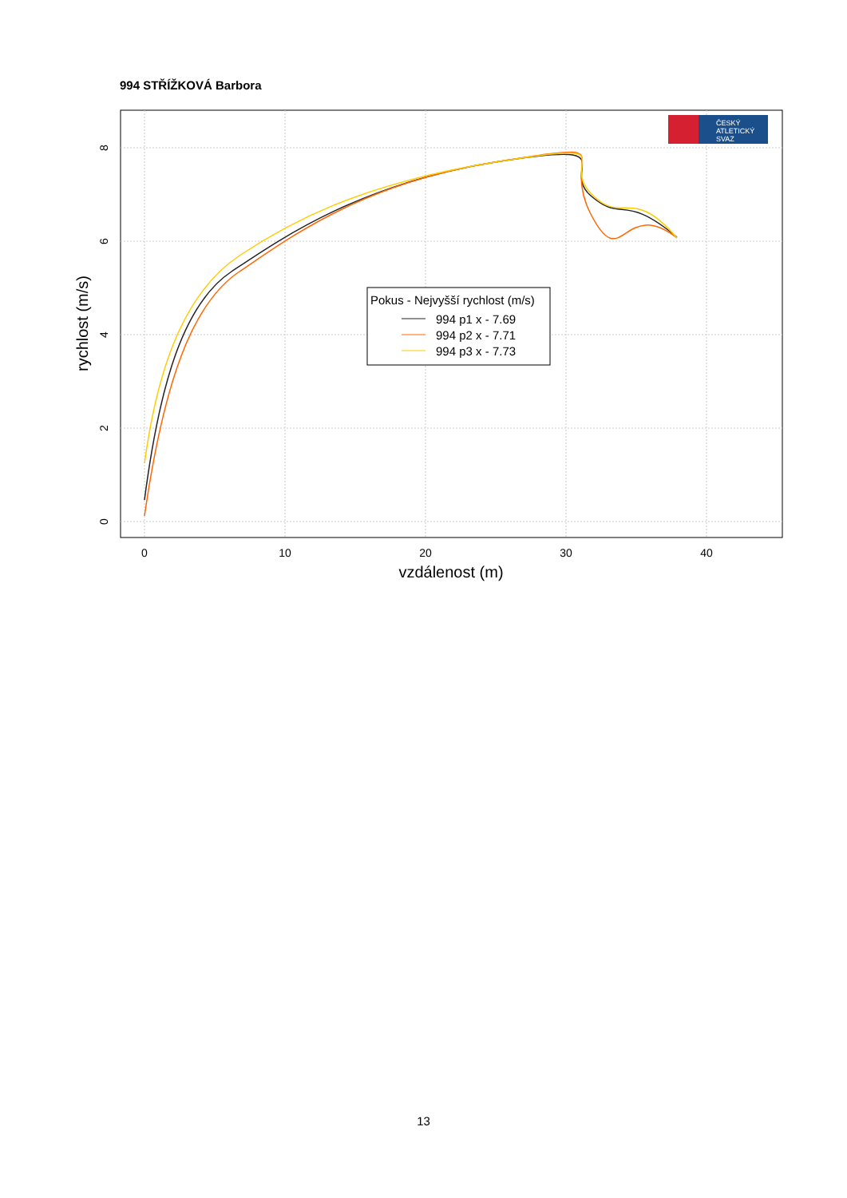994 STŘÍŽKOVÁ Barbora
0
10
20
30
40
vzdálenost (m)
0
2
4
6
8
rychlost (m/s)
Pokus - Nejvyšší rychlost (m/s)
994 p1 x - 7.69
994 p2 x - 7.71
994 p3 x - 7.73
ČESKÝ
ATLETICKÝ
SVAZ
13